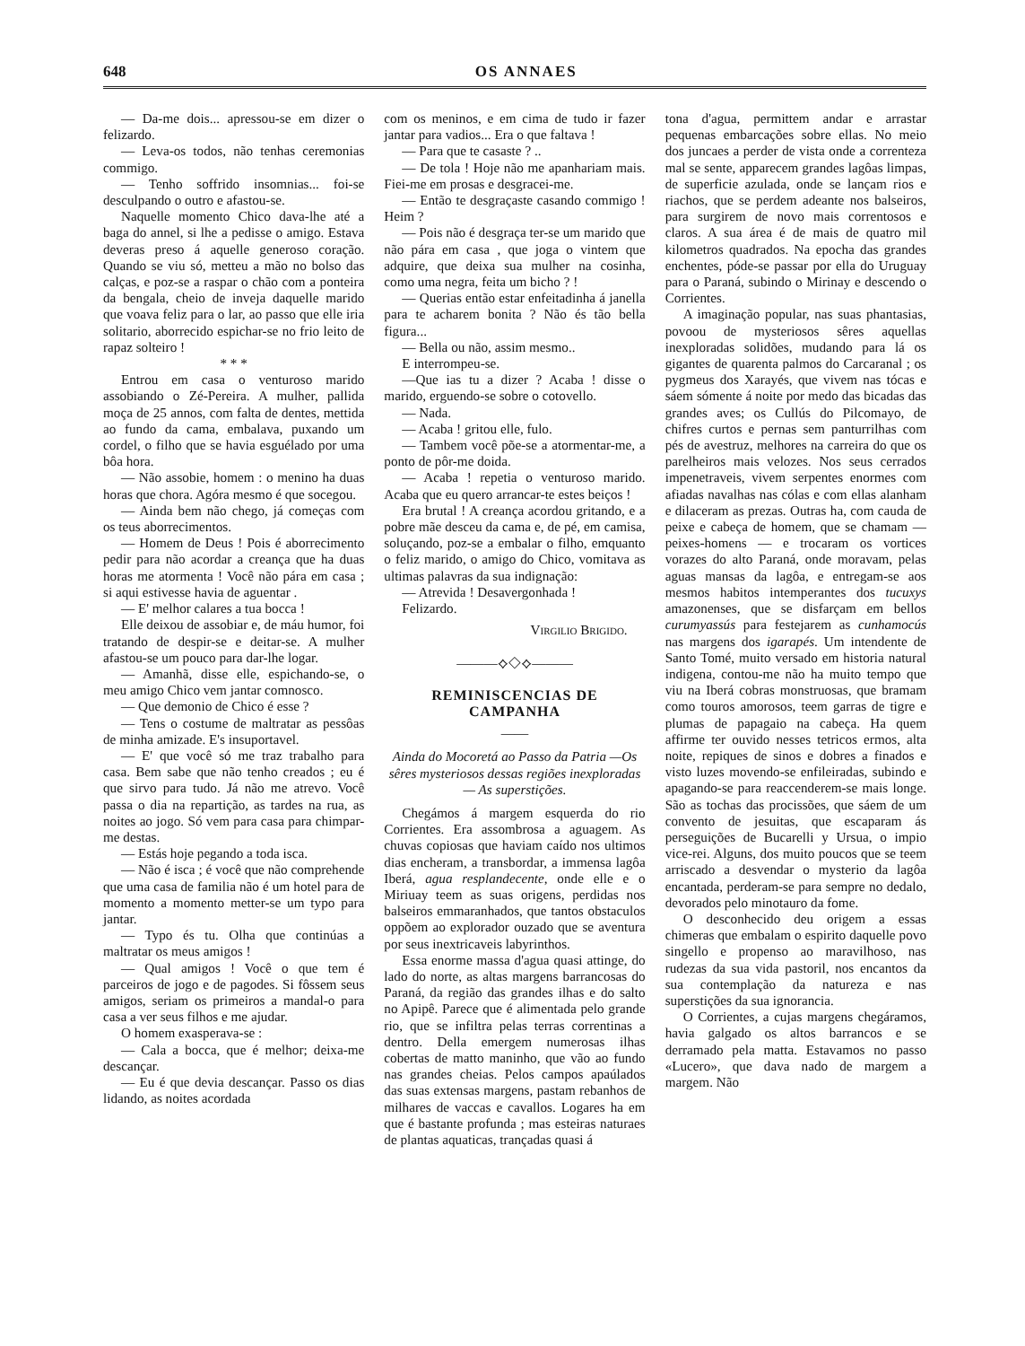648 OS ANNAES
— Da-me dois... apressou-se em dizer o felizardo.
— Leva-os todos, não tenhas ceremonias commigo.
— Tenho soffrido insomnias... foi-se desculpando o outro e afastou-se.
Naquelle momento Chico dava-lhe até a baga do annel, si lhe a pedisse o amigo. Estava deveras preso á aquelle generoso coração. Quando se viu só, metteu a mão no bolso das calças, e poz-se a raspar o chão com a ponteira da bengala, cheio de inveja daquelle marido que voava feliz para o lar, ao passo que elle iria solitario, aborrecido espichar-se no frio leito de rapaz solteiro !
* * *
Entrou em casa o venturoso marido assobiando o Zé-Pereira. A mulher, pallida moça de 25 annos, com falta de dentes, mettida ao fundo da cama, embalava, puxando um cordel, o filho que se havia esguélado por uma bôa hora.
— Não assobie, homem : o menino ha duas horas que chora. Agóra mesmo é que socegou.
— Ainda bem não chego, já começas com os teus aborrecimentos.
— Homem de Deus ! Pois é aborrecimento pedir para não acordar a creança que ha duas horas me atormenta ! Você não pára em casa ; si aqui estivesse havia de aguentar .
— E' melhor calares a tua bocca !
Elle deixou de assobiar e, de máu humor, foi tratando de despir-se e deitar-se. A mulher afastou-se um pouco para dar-lhe logar.
— Amanhã, disse elle, espichando-se, o meu amigo Chico vem jantar comnosco.
— Que demonio de Chico é esse ?
— Tens o costume de maltratar as pessôas de minha amizade. E's insuportavel.
— E' que você só me traz trabalho para casa. Bem sabe que não tenho creados ; eu é que sirvo para tudo. Já não me atrevo. Você passa o dia na repartição, as tardes na rua, as noites ao jogo. Só vem para casa para chimpar-me destas.
— Estás hoje pegando a toda isca.
— Não é isca ; é você que não comprehende que uma casa de familia não é um hotel para de momento a momento metter-se um typo para jantar.
— Typo és tu. Olha que continúas a maltratar os meus amigos !
— Qual amigos ! Você o que tem é parceiros de jogo e de pagodes. Si fôssem seus amigos, seriam os primeiros a mandal-o para casa a ver seus filhos e me ajudar.
O homem exasperava-se :
— Cala a bocca, que é melhor; deixa-me descançar.
— Eu é que devia descançar. Passo os dias lidando, as noites acordada
com os meninos, e em cima de tudo ir fazer jantar para vadios... Era o que faltava !
— Para que te casaste ? ..
— De tola ! Hoje não me apanhariam mais. Fiei-me em prosas e desgracei-me.
— Então te desgraçaste casando commigo ! Heim ?
— Pois não é desgraça ter-se um marido que não pára em casa , que joga o vintem que adquire, que deixa sua mulher na cosinha, como uma negra, feita um bicho ? !
— Querias então estar enfeitadinha á janella para te acharem bonita ? Não és tão bella figura...
— Bella ou não, assim mesmo..
E interrompeu-se.
—Que ias tu a dizer ? Acaba ! disse o marido, erguendo-se sobre o cotovello.
— Nada.
— Acaba ! gritou elle, fulo.
— Tambem você põe-se a atormentar-me, a ponto de pôr-me doida.
— Acaba ! repetia o venturoso marido. Acaba que eu quero arrancar-te estes beiços !
Era brutal ! A creança acordou gritando, e a pobre mãe desceu da cama e, de pé, em camisa, soluçando, poz-se a embalar o filho, emquanto o feliz marido, o amigo do Chico, vomitava as ultimas palavras da sua indignação:
— Atrevida ! Desavergonhada !
Felizardo.
Virgilio Brigido.
———⟡◇⟡———
REMINISCENCIAS DE CAMPANHA
——
Ainda do Mocoretá ao Passo da Patria —Os sêres mysteriosos dessas regiões inexploradas — As superstições.
Chegámos á margem esquerda do rio Corrientes. Era assombrosa a aguagem. As chuvas copiosas que haviam caído nos ultimos dias encheram, a transbordar, a immensa lagôa Iberá, agua resplandecente, onde elle e o Miriuay teem as suas origens, perdidas nos balseiros emmaranhados, que tantos obstaculos oppõem ao explorador ouzado que se aventura por seus inextricaveis labyrinthos.
Essa enorme massa d'agua quasi attinge, do lado do norte, as altas margens barrancosas do Paraná, da região das grandes ilhas e do salto no Apipê. Parece que é alimentada pelo grande rio, que se infiltra pelas terras correntinas a dentro. Della emergem numerosas ilhas cobertas de matto maninho, que vão ao fundo nas grandes cheias. Pelos campos apaúlados das suas extensas margens, pastam rebanhos de milhares de vaccas e cavallos. Logares ha em que é bastante profunda ; mas esteiras naturaes de plantas aquaticas, trançadas quasi á
tona d'agua, permittem andar e arrastar pequenas embarcações sobre ellas. No meio dos juncaes a perder de vista onde a correnteza mal se sente, apparecem grandes lagôas limpas, de superficie azulada, onde se lançam rios e riachos, que se perdem adeante nos balseiros, para surgirem de novo mais correntosos e claros. A sua área é de mais de quatro mil kilometros quadrados. Na epocha das grandes enchentes, póde-se passar por ella do Uruguay para o Paraná, subindo o Mirinay e descendo o Corrientes.
A imaginação popular, nas suas phantasias, povoou de mysteriosos sêres aquellas inexploradas solidões, mudando para lá os gigantes de quarenta palmos do Carcaranal ; os pygmeus dos Xarayés, que vivem nas tócas e sáem sómente á noite por medo das bicadas das grandes aves; os Cullús do Pilcomayo, de chifres curtos e pernas sem panturrilhas com pés de avestruz, melhores na carreira do que os parelheiros mais velozes. Nos seus cerrados impenetraveis, vivem serpentes enormes com afiadas navalhas nas cólas e com ellas alanham e dilaceram as prezas. Outras ha, com cauda de peixe e cabeça de homem, que se chamam — peixes-homens — e trocaram os vortices vorazes do alto Paraná, onde moravam, pelas aguas mansas da lagôa, e entregam-se aos mesmos habitos intemperantes dos tucuxys amazonenses, que se disfarçam em bellos curumyassús para festejarem as cunhamocús nas margens dos igarapés. Um intendente de Santo Tomé, muito versado em historia natural indigena, contou-me não ha muito tempo que viu na Iberá cobras monstruosas, que bramam como touros amorosos, teem garras de tigre e plumas de papagaio na cabeça. Ha quem affirme ter ouvido nesses tetricos ermos, alta noite, repiques de sinos e dobres a finados e visto luzes movendo-se enfileiradas, subindo e apagando-se para reaccenderem-se mais longe. São as tochas das procissões, que sáem de um convento de jesuitas, que escaparam ás perseguições de Bucarelli y Ursua, o impio vice-rei. Alguns, dos muito poucos que se teem arriscado a desvendar o mysterio da lagôa encantada, perderam-se para sempre no dedalo, devorados pelo minotauro da fome.
O desconhecido deu origem a essas chimeras que embalam o espirito daquelle povo singello e propenso ao maravilhoso, nas rudezas da sua vida pastoril, nos encantos da sua contemplação da natureza e nas superstições da sua ignorancia.
O Corrientes, a cujas margens chegáramos, havia galgado os altos barrancos e se derramado pela matta. Estavamos no passo «Lucero», que dava nado de margem a margem. Não